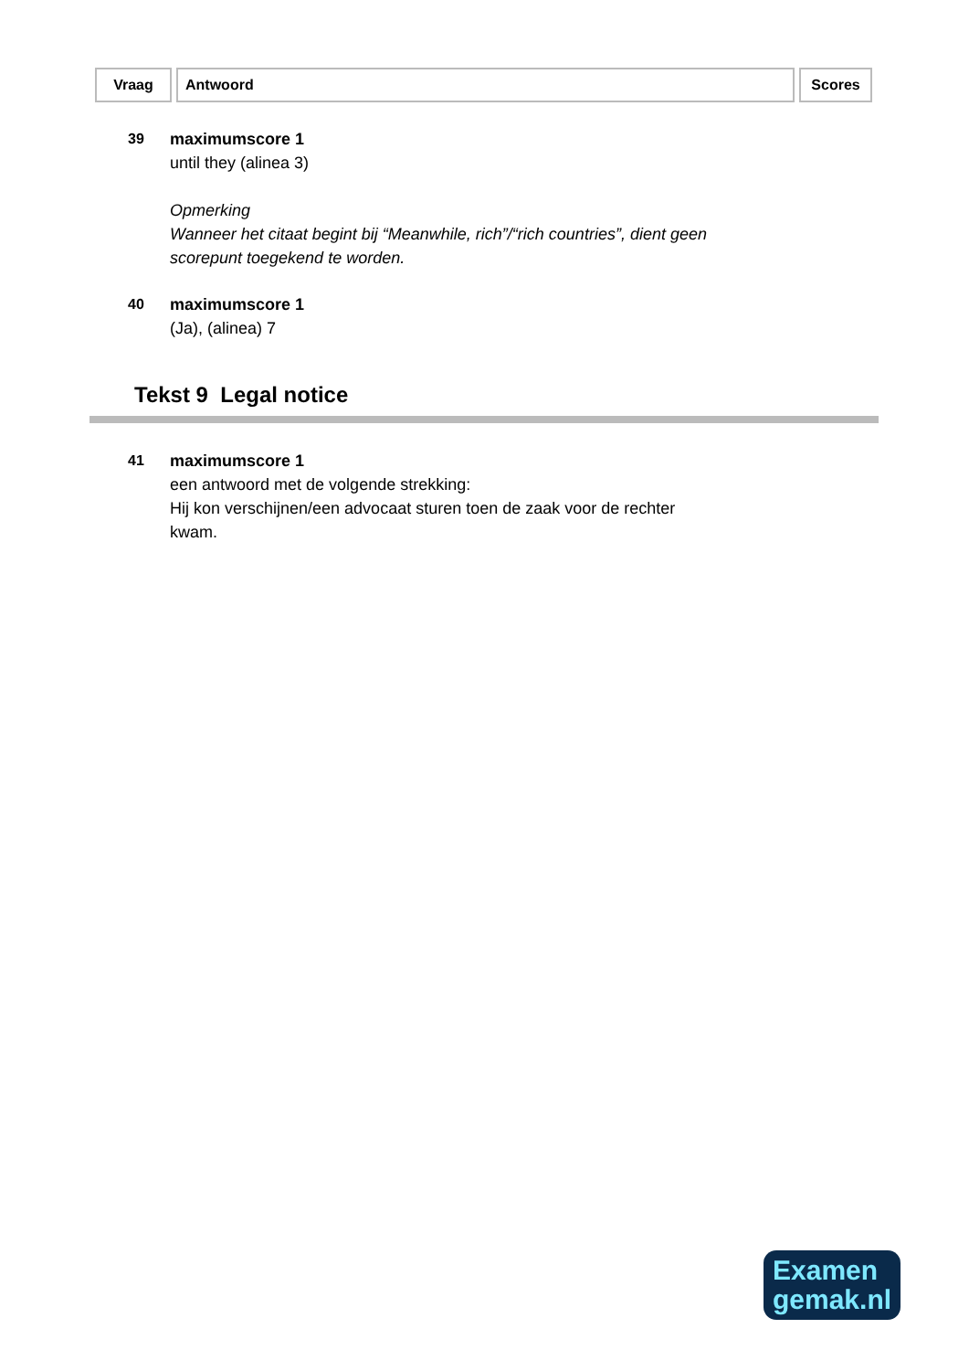| Vraag | Antwoord | Scores |
| --- | --- | --- |
39 maximumscore 1
until they (alinea 3)
Opmerking
Wanneer het citaat begint bij “Meanwhile, rich”/“rich countries”, dient geen
scorepunt toegekend te worden.
40 maximumscore 1
(Ja), (alinea) 7
Tekst 9 Legal notice
41 maximumscore 1
een antwoord met de volgende strekking:
Hij kon verschijnen/een advocaat sturen toen de zaak voor de rechter
kwam.
Examen
gemak.nl